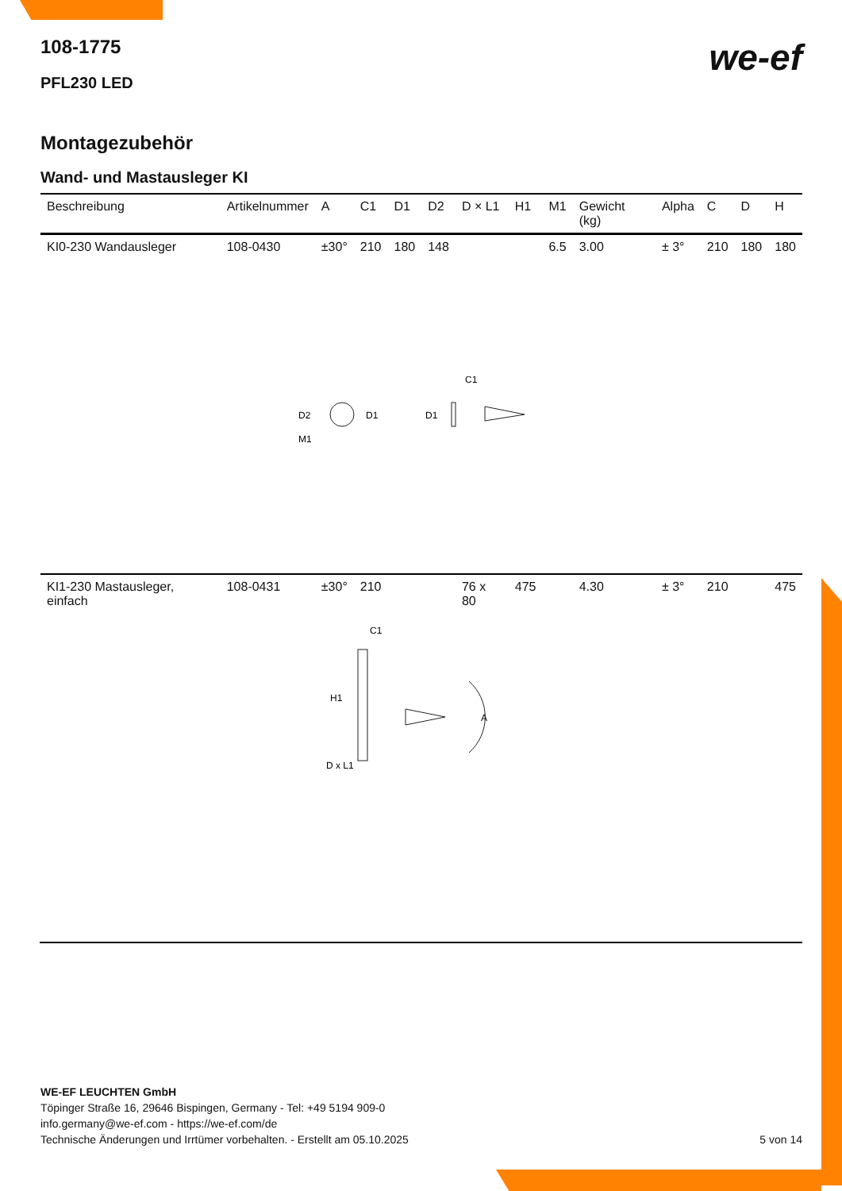we-ef
108-1775
PFL230 LED
Montagezubehör
Wand- und Mastausleger KI
| Beschreibung | Artikelnummer | A | C1 | D1 | D2 | D × L1 | H1 | M1 | Gewicht (kg) | Alpha | C | D | H |
| --- | --- | --- | --- | --- | --- | --- | --- | --- | --- | --- | --- | --- | --- |
| KI0-230 Wandausleger | 108-0430 | ±30° | 210 | 180 | 148 | | | 6.5 | 3.00 | ± 3° | 210 | 180 | 180 |
| D2 D1 M1 D1 C1 | | | | | | | | | | | | | |
| KI1-230 Mastausleger, einfach | 108-0431 | ±30° | 210 | | | 76 x 80 | 475 | | 4.30 | ± 3° | 210 | | 475 |
| C1 H1 A D x L1 | | | | | | | | | | | | | |
WE-EF LEUCHTEN GmbH
Töpinger Straße 16, 29646 Bispingen, Germany - Tel: +49 5194 909-0
info.germany@we-ef.com - https://we-ef.com/de
Technische Änderungen und Irrtümer vorbehalten. - Erstellt am 05.10.2025 5 von 14